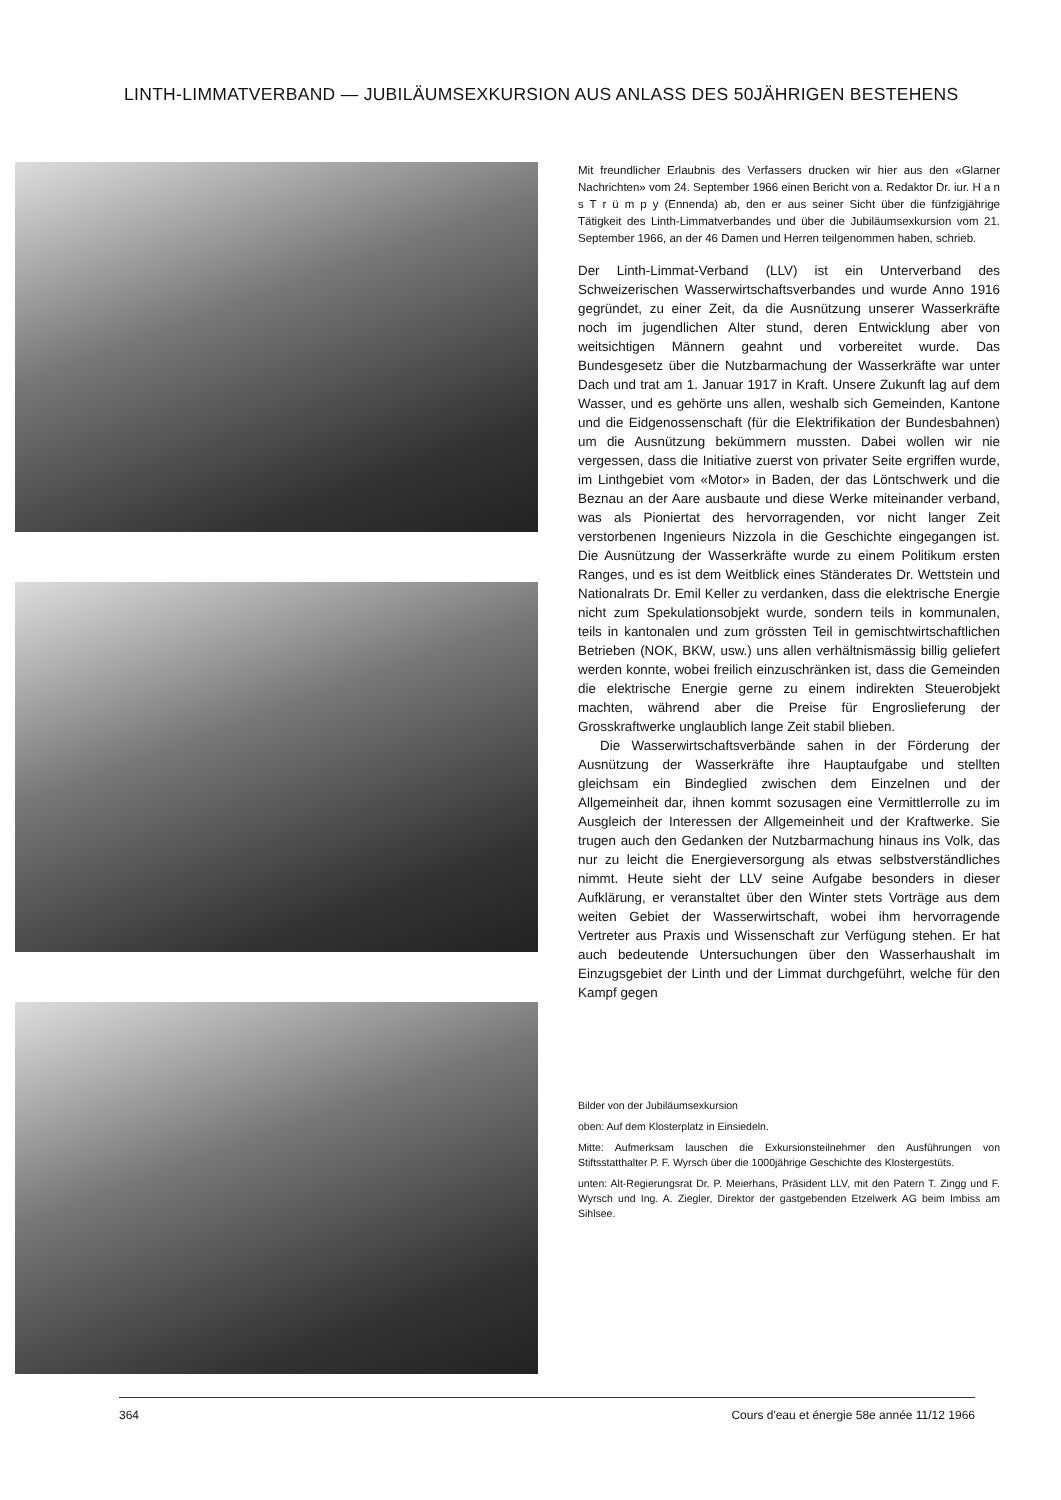LINTH-LIMMATVERBAND — JUBILÄUMSEXKURSION AUS ANLASS DES 50JÄHRIGEN BESTEHENS
Mit freundlicher Erlaubnis des Verfassers drucken wir hier aus den «Glarner Nachrichten» vom 24. September 1966 einen Bericht von a. Redaktor Dr. iur. H a n s T r ü m p y (Ennenda) ab, den er aus seiner Sicht über die fünfzigjährige Tätigkeit des Linth-Limmatverbandes und über die Jubiläumsexkursion vom 21. September 1966, an der 46 Damen und Herren teilgenommen haben, schrieb.
Der Linth-Limmat-Verband (LLV) ist ein Unterverband des Schweizerischen Wasserwirtschaftsverbandes und wurde Anno 1916 gegründet, zu einer Zeit, da die Ausnützung unserer Wasserkräfte noch im jugendlichen Alter stund, deren Entwicklung aber von weitsichtigen Männern geahnt und vorbereitet wurde. Das Bundesgesetz über die Nutzbarmachung der Wasserkräfte war unter Dach und trat am 1. Januar 1917 in Kraft. Unsere Zukunft lag auf dem Wasser, und es gehörte uns allen, weshalb sich Gemeinden, Kantone und die Eidgenossenschaft (für die Elektrifikation der Bundesbahnen) um die Ausnützung bekümmern mussten. Dabei wollen wir nie vergessen, dass die Initiative zuerst von privater Seite ergriffen wurde, im Linthgebiet vom «Motor» in Baden, der das Löntschwerk und die Beznau an der Aare ausbaute und diese Werke miteinander verband, was als Pioniertat des hervorragenden, vor nicht langer Zeit verstorbenen Ingenieurs Nizzola in die Geschichte eingegangen ist. Die Ausnützung der Wasserkräfte wurde zu einem Politikum ersten Ranges, und es ist dem Weitblick eines Ständerates Dr. Wettstein und Nationalrats Dr. Emil Keller zu verdanken, dass die elektrische Energie nicht zum Spekulationsobjekt wurde, sondern teils in kommunalen, teils in kantonalen und zum grössten Teil in gemischtwirtschaftlichen Betrieben (NOK, BKW, usw.) uns allen verhältnismässig billig geliefert werden konnte, wobei freilich einzuschränken ist, dass die Gemeinden die elektrische Energie gerne zu einem indirekten Steuerobjekt machten, während aber die Preise für Engroslieferung der Grosskraftwerke unglaublich lange Zeit stabil blieben.
Die Wasserwirtschaftsverbände sahen in der Förderung der Ausnützung der Wasserkräfte ihre Hauptaufgabe und stellten gleichsam ein Bindeglied zwischen dem Einzelnen und der Allgemeinheit dar, ihnen kommt sozusagen eine Vermittlerrolle zu im Ausgleich der Interessen der Allgemeinheit und der Kraftwerke. Sie trugen auch den Gedanken der Nutzbarmachung hinaus ins Volk, das nur zu leicht die Energieversorgung als etwas selbstverständliches nimmt. Heute sieht der LLV seine Aufgabe besonders in dieser Aufklärung, er veranstaltet über den Winter stets Vorträge aus dem weiten Gebiet der Wasserwirtschaft, wobei ihm hervorragende Vertreter aus Praxis und Wissenschaft zur Verfügung stehen. Er hat auch bedeutende Untersuchungen über den Wasserhaushalt im Einzugsgebiet der Linth und der Limmat durchgeführt, welche für den Kampf gegen
Bilder von der Jubiläumsexkursion
oben: Auf dem Klosterplatz in Einsiedeln.
Mitte: Aufmerksam lauschen die Exkursionsteilnehmer den Ausführungen von Stiftsstatthalter P. F. Wyrsch über die 1000jährige Geschichte des Klostergestüts.
unten: Alt-Regierungsrat Dr. P. Meierhans, Präsident LLV, mit den Patern T. Zingg und F. Wyrsch und Ing. A. Ziegler, Direktor der gastgebenden Etzelwerk AG beim Imbiss am Sihlsee.
364 Cours d'eau et énergie 58e année 11/12 1966